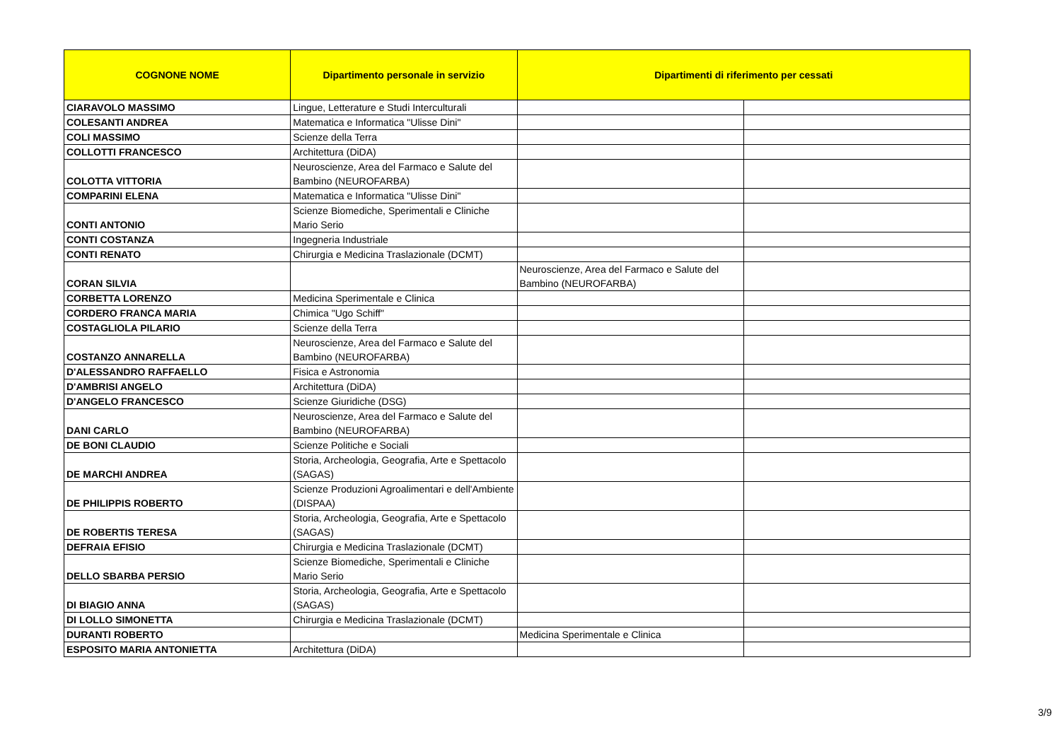| COGNONE NOME | Dipartimento personale in servizio | Dipartimenti di riferimento per cessati | |
| --- | --- | --- | --- |
| CIARAVOLO MASSIMO | Lingue, Letterature e Studi Interculturali | | |
| COLESANTI ANDREA | Matematica e Informatica "Ulisse Dini" | | |
| COLI MASSIMO | Scienze della Terra | | |
| COLLOTTI FRANCESCO | Architettura (DiDA) | | |
| COLOTTA VITTORIA | Neuroscienze, Area del Farmaco e Salute del Bambino (NEUROFARBA) | | |
| COMPARINI ELENA | Matematica e Informatica "Ulisse Dini" | | |
| CONTI ANTONIO | Scienze Biomediche, Sperimentali e Cliniche Mario Serio | | |
| CONTI COSTANZA | Ingegneria Industriale | | |
| CONTI RENATO | Chirurgia e Medicina Traslazionale (DCMT) | | |
| CORAN SILVIA | | Neuroscienze, Area del Farmaco e Salute del Bambino (NEUROFARBA) | |
| CORBETTA LORENZO | Medicina Sperimentale e Clinica | | |
| CORDERO FRANCA MARIA | Chimica "Ugo Schiff" | | |
| COSTAGLIOLA PILARIO | Scienze della Terra | | |
| COSTANZO ANNARELLA | Neuroscienze, Area del Farmaco e Salute del Bambino (NEUROFARBA) | | |
| D'ALESSANDRO RAFFAELLO | Fisica e Astronomia | | |
| D'AMBRISI ANGELO | Architettura (DiDA) | | |
| D'ANGELO FRANCESCO | Scienze Giuridiche (DSG) | | |
| DANI CARLO | Neuroscienze, Area del Farmaco e Salute del Bambino (NEUROFARBA) | | |
| DE BONI CLAUDIO | Scienze Politiche e Sociali | | |
| DE MARCHI ANDREA | Storia, Archeologia, Geografia, Arte e Spettacolo (SAGAS) | | |
| DE PHILIPPIS ROBERTO | Scienze Produzioni Agroalimentari e dell'Ambiente (DISPAA) | | |
| DE ROBERTIS TERESA | Storia, Archeologia, Geografia, Arte e Spettacolo (SAGAS) | | |
| DEFRAIA EFISIO | Chirurgia e Medicina Traslazionale (DCMT) | | |
| DELLO SBARBA PERSIO | Scienze Biomediche, Sperimentali e Cliniche Mario Serio | | |
| DI BIAGIO ANNA | Storia, Archeologia, Geografia, Arte e Spettacolo (SAGAS) | | |
| DI LOLLO SIMONETTA | Chirurgia e Medicina Traslazionale (DCMT) | | |
| DURANTI ROBERTO | | Medicina Sperimentale e Clinica | |
| ESPOSITO MARIA ANTONIETTA | Architettura (DiDA) | | |
3/9